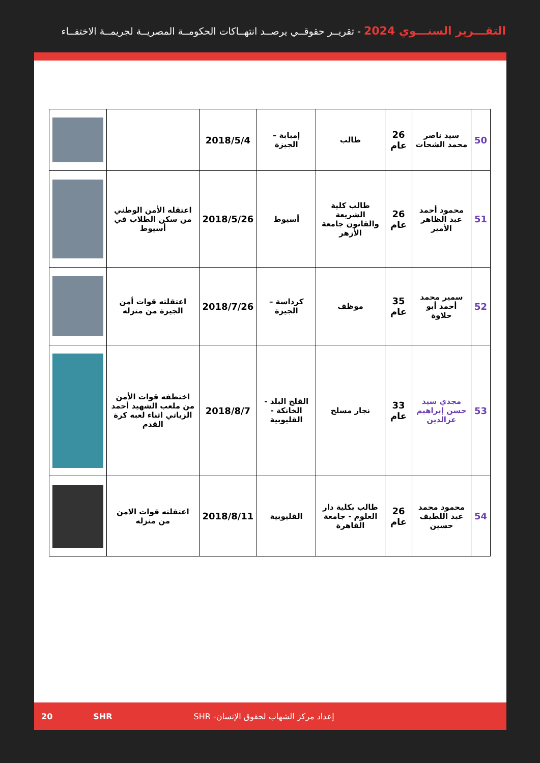التقـــرير السنـــوي 2024 - تقريــر حقوقــي يرصــد انتهــاكات الحكومــة المصريــة لجريمــة الاختفــاء
| 50 | سيد ناصر محمد الشحات | 26 عام | طالب | إمبابة – الجيزة | 2018/5/4 | | |
| 51 | محمود أحمد عبد الظاهر الأمير | 26 عام | طالب كلية الشريعة والقانون جامعة الأزهر | أسيوط | 2018/5/26 | اعتقله الأمن الوطني من سكن الطلاب في أسيوط | |
| 52 | سمير محمد أحمد أبو حلاوة | 35 عام | موظف | كرداسة – الجيزة | 2018/7/26 | اعتقلته قوات أمن الجيزة من منزله | |
| 53 | مجدي سيد حسن إبراهيم عزالدين | 33 عام | نجار مسلح | القلج البلد - الخانكة - القليوبية | 2018/8/7 | اختطفه قوات الأمن من ملعب الشهيد أحمد الزياتي اثناء لعبه كرة القدم | |
| 54 | محمود محمد عبد اللطيف حسين | 26 عام | طالب بكلية دار العلوم - جامعة القاهرة | القليوبية | 2018/8/11 | اعتقلته قوات الامن من منزله | |
20 SHR إعداد مركز الشهاب لحقوق الإنسان- SHR